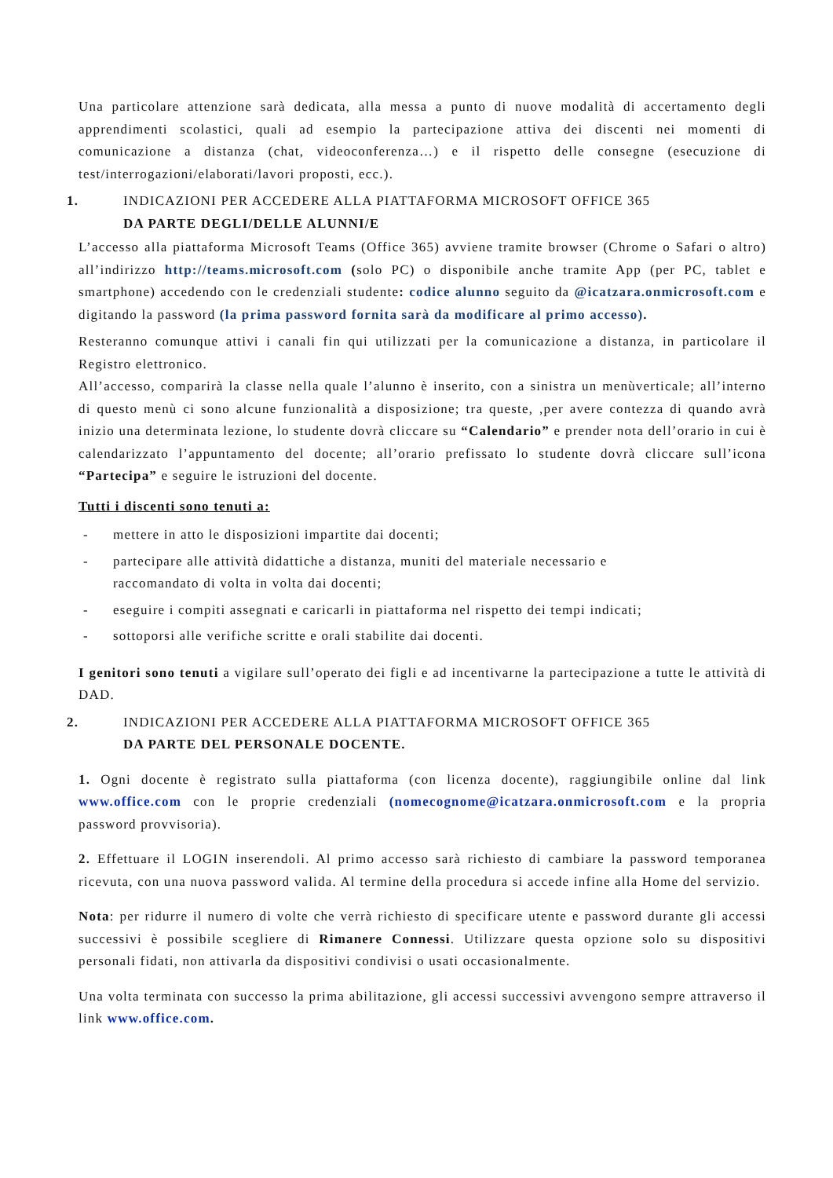Una particolare attenzione sarà dedicata, alla messa a punto di nuove modalità di accertamento degli apprendimenti scolastici, quali ad esempio la partecipazione attiva dei discenti nei momenti di comunicazione a distanza (chat, videoconferenza…) e il rispetto delle consegne (esecuzione di test/interrogazioni/elaborati/lavori proposti, ecc.).
1. INDICAZIONI PER ACCEDERE ALLA PIATTAFORMA MICROSOFT OFFICE 365
DA PARTE DEGLI/DELLE ALUNNI/E
L’accesso alla piattaforma Microsoft Teams (Office 365) avviene tramite browser (Chrome o Safari o altro) all’indirizzo http://teams.microsoft.com (solo PC) o disponibile anche tramite App (per PC, tablet e smartphone) accedendo con le credenziali studente: codice alunno seguito da @icatzara.onmicrosoft.com e digitando la password (la prima password fornita sarà da modificare al primo accesso).
Resteranno comunque attivi i canali fin qui utilizzati per la comunicazione a distanza, in particolare il Registro elettronico.
All’accesso, comparirà la classe nella quale l’alunno è inserito, con a sinistra un menùverticale; all’interno di questo menù ci sono alcune funzionalità a disposizione; tra queste, ,per avere contezza di quando avrà inizio una determinata lezione, lo studente dovrà cliccare su “Calendario” e prender nota dell’orario in cui è calendarizzato l’appuntamento del docente; all’orario prefissato lo studente dovrà cliccare sull’icona “Partecipa” e seguire le istruzioni del docente.
Tutti i discenti sono tenuti a:
- mettere in atto le disposizioni impartite dai docenti;
- partecipare alle attività didattiche a distanza, muniti del materiale necessario e
raccomandato di volta in volta dai docenti;
- eseguire i compiti assegnati e caricarli in piattaforma nel rispetto dei tempi indicati;
- sottoporsi alle verifiche scritte e orali stabilite dai docenti.
I genitori sono tenuti a vigilare sull’operato dei figli e ad incentivarne la partecipazione a tutte le attività di DAD.
2. INDICAZIONI PER ACCEDERE ALLA PIATTAFORMA MICROSOFT OFFICE 365
DA PARTE DEL PERSONALE DOCENTE.
1. Ogni docente è registrato sulla piattaforma (con licenza docente), raggiungibile online dal link www.office.com con le proprie credenziali (nomecognome@icatzara.onmicrosoft.com e la propria password provvisoria).
2. Effettuare il LOGIN inserendoli. Al primo accesso sarà richiesto di cambiare la password temporanea ricevuta, con una nuova password valida. Al termine della procedura si accede infine alla Home del servizio.
Nota: per ridurre il numero di volte che verrà richiesto di specificare utente e password durante gli accessi successivi è possibile scegliere di Rimanere Connessi. Utilizzare questa opzione solo su dispositivi personali fidati, non attivarla da dispositivi condivisi o usati occasionalmente.
Una volta terminata con successo la prima abilitazione, gli accessi successivi avvengono sempre attraverso il link www.office.com.